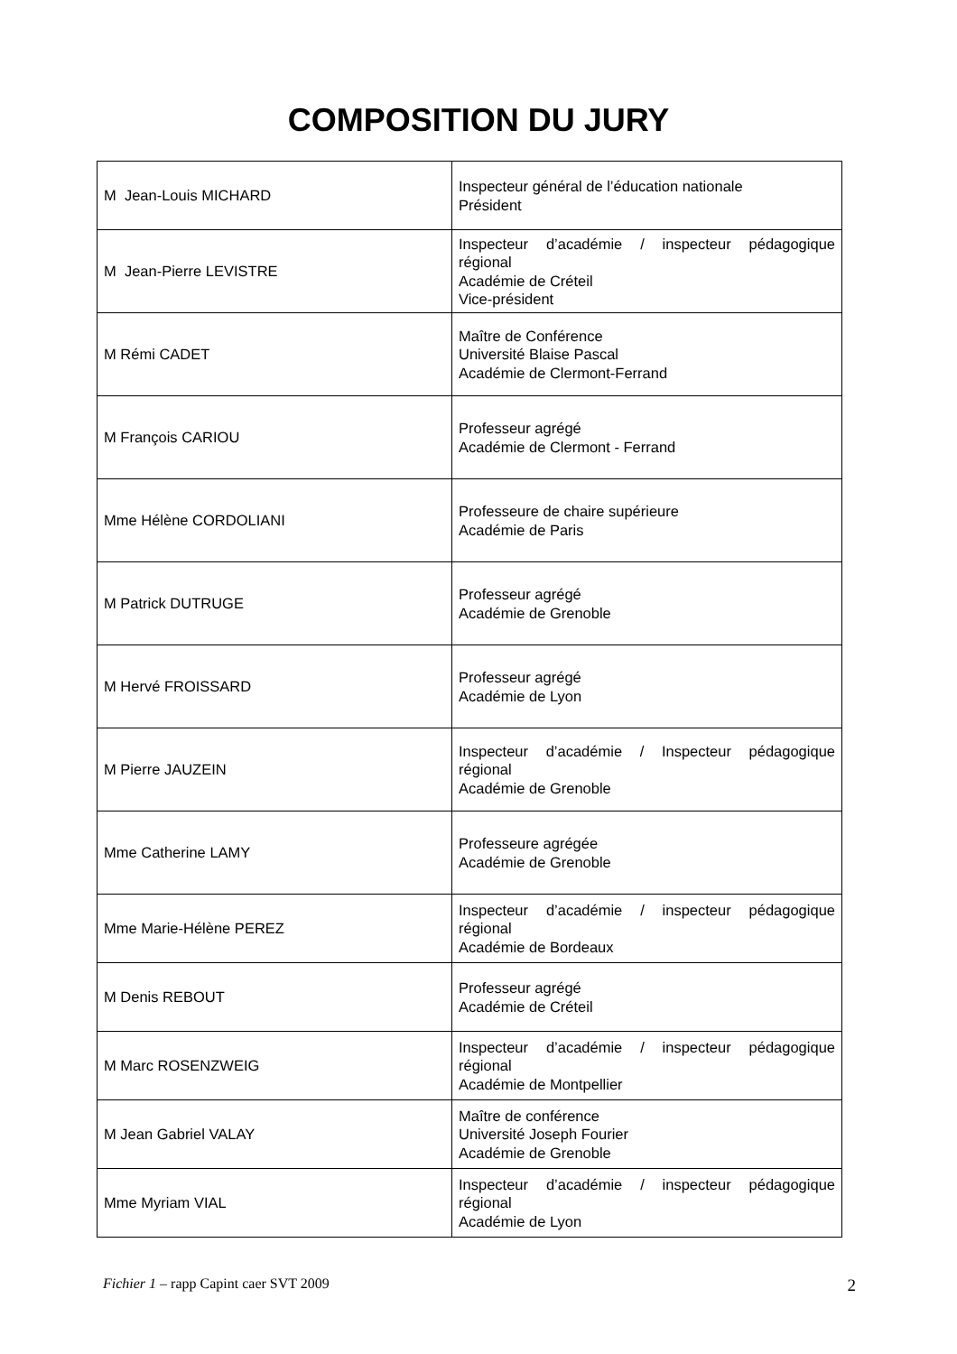COMPOSITION DU JURY
| M Jean-Louis MICHARD | Inspecteur général de l’éducation nationale Président |
| M Jean-Pierre LEVISTRE | Inspecteur d’académie / inspecteur pédagogique régional Académie de Créteil Vice-président |
| M Rémi CADET | Maître de Conférence Université Blaise Pascal Académie de Clermont-Ferrand |
| M François CARIOU | Professeur agrégé Académie de Clermont - Ferrand |
| Mme Hélène CORDOLIANI | Professeure de chaire supérieure Académie de Paris |
| M Patrick DUTRUGE | Professeur agrégé Académie de Grenoble |
| M Hervé FROISSARD | Professeur agrégé Académie de Lyon |
| M Pierre JAUZEIN | Inspecteur d’académie / Inspecteur pédagogique régional Académie de Grenoble |
| Mme Catherine LAMY | Professeure agrégée Académie de Grenoble |
| Mme Marie-Hélène PEREZ | Inspecteur d’académie / inspecteur pédagogique régional Académie de Bordeaux |
| M Denis REBOUT | Professeur agrégé Académie de Créteil |
| M Marc ROSENZWEIG | Inspecteur d’académie / inspecteur pédagogique régional Académie de Montpellier |
| M Jean Gabriel VALAY | Maître de conférence Université Joseph Fourier Académie de Grenoble |
| Mme Myriam VIAL | Inspecteur d’académie / inspecteur pédagogique régional Académie de Lyon |
Fichier 1 – rapp Capint caer SVT 2009 2